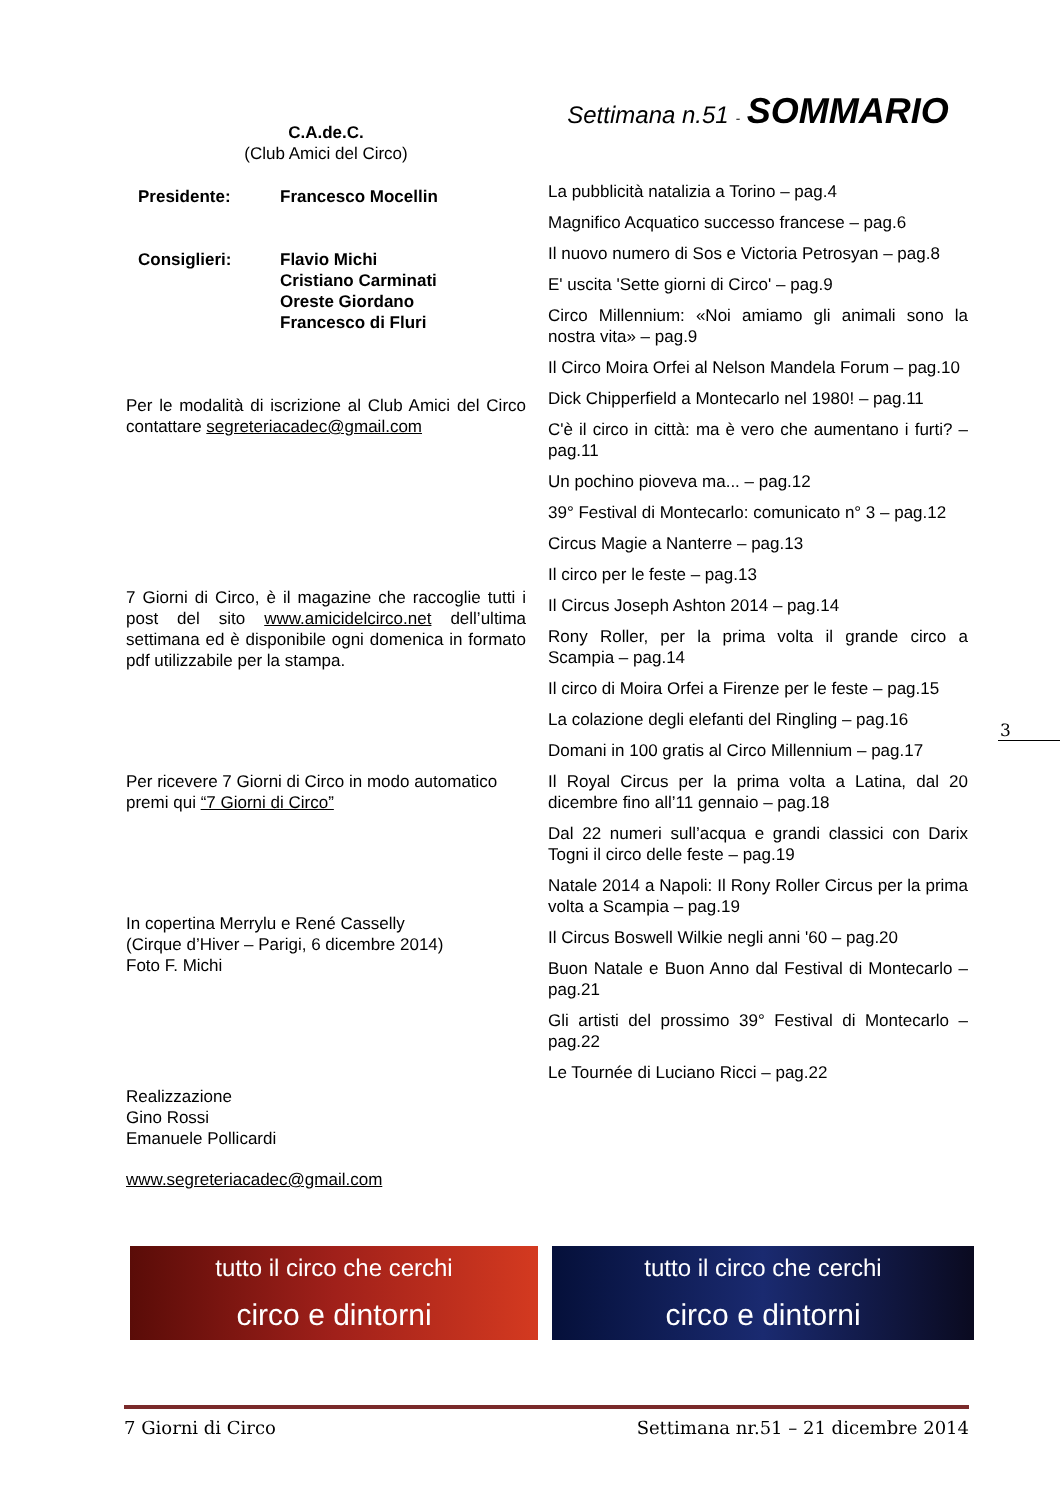C.A.de.C.
(Club Amici del Circo)
| Presidente: | Francesco Mocellin |
| Consiglieri: | Flavio Michi Cristiano Carminati Oreste Giordano Francesco di Fluri |
Per le modalità di iscrizione al Club Amici del Circo contattare segreteriacadec@gmail.com
7 Giorni di Circo, è il magazine che raccoglie tutti i post del sito www.amicidelcirco.net dell’ultima settimana ed è disponibile ogni domenica in formato pdf utilizzabile per la stampa.
Per ricevere 7 Giorni di Circo in modo automatico premi qui “7 Giorni di Circo”
In copertina Merrylu e René Casselly
(Cirque d’Hiver – Parigi, 6 dicembre 2014)
Foto F. Michi
Realizzazione
Gino Rossi
Emanuele Pollicardi
www.segreteriacadec@gmail.com
Settimana n.51 - SOMMARIO
La pubblicità natalizia a Torino – pag.4
Magnifico Acquatico successo francese – pag.6
Il nuovo numero di Sos e Victoria Petrosyan – pag.8
E' uscita 'Sette giorni di Circo' – pag.9
Circo Millennium: «Noi amiamo gli animali sono la nostra vita» – pag.9
Il Circo Moira Orfei al Nelson Mandela Forum – pag.10
Dick Chipperfield a Montecarlo nel 1980! – pag.11
C'è il circo in città: ma è vero che aumentano i furti? – pag.11
Un pochino pioveva ma... – pag.12
39° Festival di Montecarlo: comunicato n° 3 – pag.12
Circus Magie a Nanterre – pag.13
Il circo per le feste – pag.13
Il Circus Joseph Ashton 2014 – pag.14
Rony Roller, per la prima volta il grande circo a Scampia – pag.14
Il circo di Moira Orfei a Firenze per le feste – pag.15
La colazione degli elefanti del Ringling – pag.16
Domani in 100 gratis al Circo Millennium – pag.17
Il Royal Circus per la prima volta a Latina, dal 20 dicembre fino all’11 gennaio – pag.18
Dal 22 numeri sull’acqua e grandi classici con Darix Togni il circo delle feste – pag.19
Natale 2014 a Napoli: Il Rony Roller Circus per la prima volta a Scampia – pag.19
Il Circus Boswell Wilkie negli anni '60 – pag.20
Buon Natale e Buon Anno dal Festival di Montecarlo – pag.21
Gli artisti del prossimo 39° Festival di Montecarlo – pag.22
Le Tournée di Luciano Ricci – pag.22
3
tutto il circo che cerchi
circo e dintorni
tutto il circo che cerchi
circo e dintorni
7 Giorni di Circo Settimana nr.51 – 21 dicembre 2014